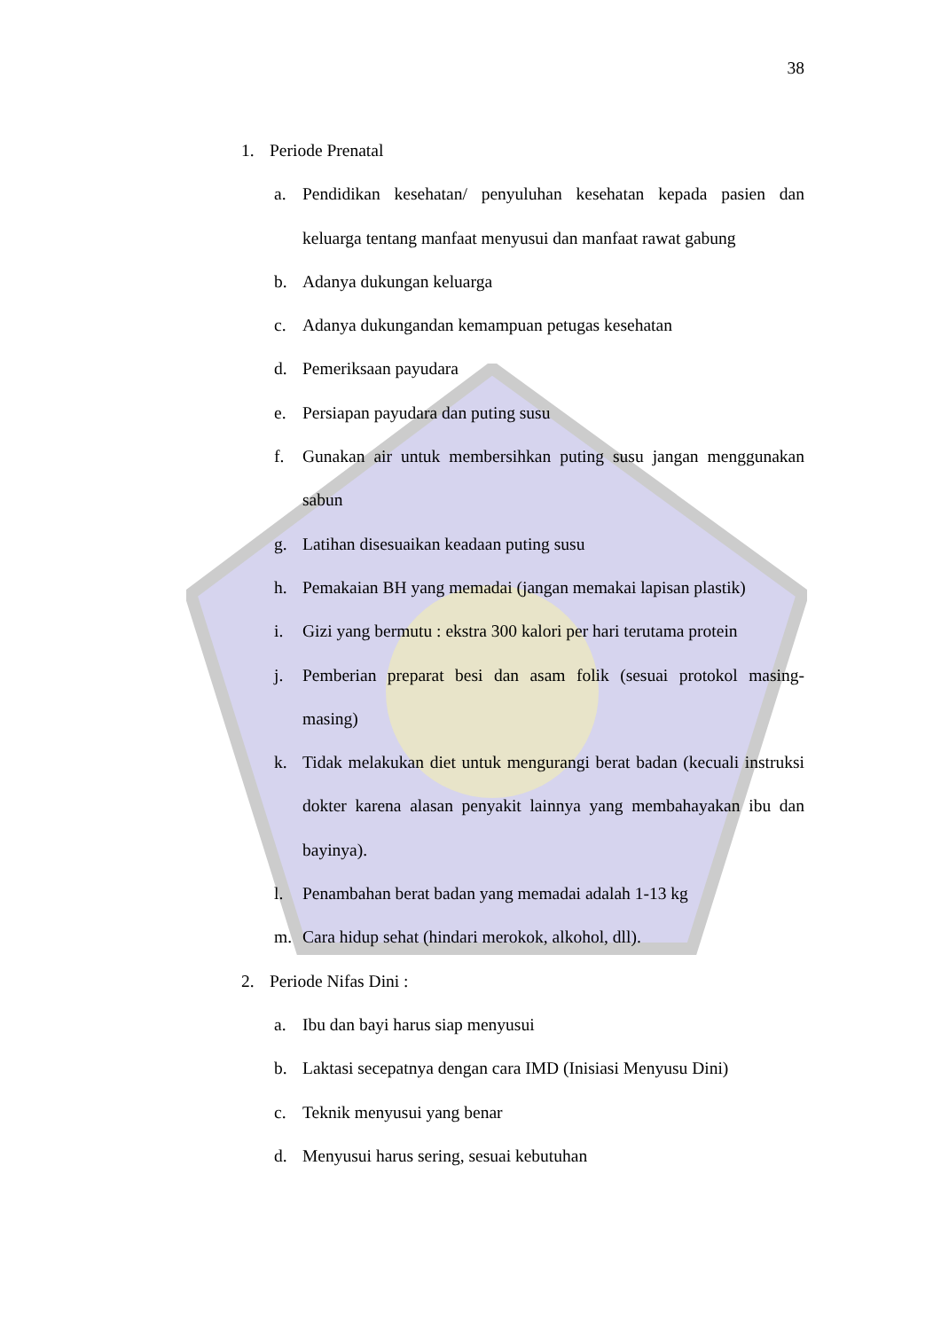38
1. Periode Prenatal
a. Pendidikan kesehatan/ penyuluhan kesehatan kepada pasien dan keluarga tentang manfaat menyusui dan manfaat rawat gabung
b. Adanya dukungan keluarga
c. Adanya dukungandan kemampuan petugas kesehatan
d. Pemeriksaan payudara
e. Persiapan payudara dan puting susu
f. Gunakan air untuk membersihkan puting susu jangan menggunakan sabun
g. Latihan disesuaikan keadaan puting susu
h. Pemakaian BH yang memadai (jangan memakai lapisan plastik)
i. Gizi yang bermutu : ekstra 300 kalori per hari terutama protein
j. Pemberian preparat besi dan asam folik (sesuai protokol masing-masing)
k. Tidak melakukan diet untuk mengurangi berat badan (kecuali instruksi dokter karena alasan penyakit lainnya yang membahayakan ibu dan bayinya).
l. Penambahan berat badan yang memadai adalah 1-13 kg
m. Cara hidup sehat (hindari merokok, alkohol, dll).
2. Periode Nifas Dini :
a. Ibu dan bayi harus siap menyusui
b. Laktasi secepatnya dengan cara IMD (Inisiasi Menyusu Dini)
c. Teknik menyusui yang benar
d. Menyusui harus sering, sesuai kebutuhan